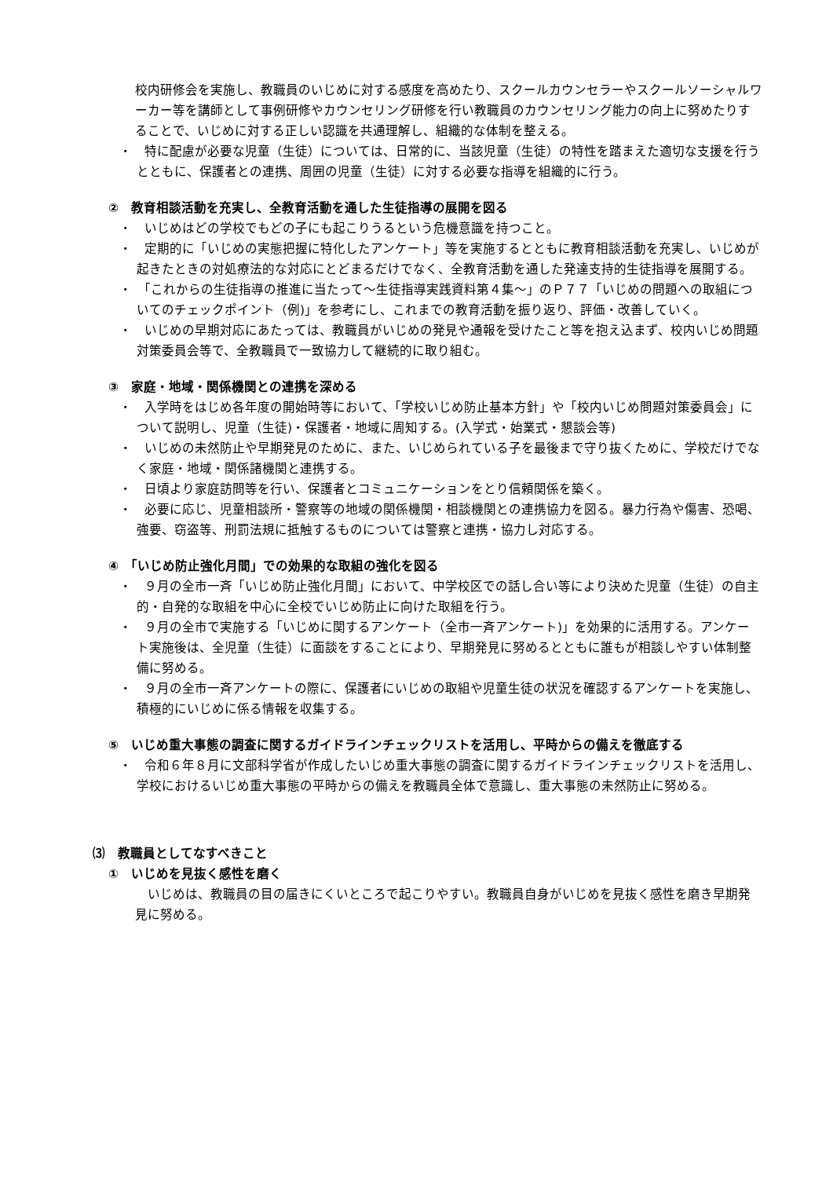校内研修会を実施し、教職員のいじめに対する感度を高めたり、スクールカウンセラーやスクールソーシャルワーカー等を講師として事例研修やカウンセリング研修を行い教職員のカウンセリング能力の向上に努めたりすることで、いじめに対する正しい認識を共通理解し、組織的な体制を整える。
・　特に配慮が必要な児童（生徒）については、日常的に、当該児童（生徒）の特性を踏まえた適切な支援を行うとともに、保護者との連携、周囲の児童（生徒）に対する必要な指導を組織的に行う。
②　教育相談活動を充実し、全教育活動を通した生徒指導の展開を図る
・　いじめはどの学校でもどの子にも起こりうるという危機意識を持つこと。
・　定期的に「いじめの実態把握に特化したアンケート」等を実施するとともに教育相談活動を充実し、いじめが起きたときの対処療法的な対応にとどまるだけでなく、全教育活動を通した発達支持的生徒指導を展開する。
・　「これからの生徒指導の推進に当たって～生徒指導実践資料第４集～」のＰ７７「いじめの問題への取組についてのチェックポイント（例)」を参考にし、これまでの教育活動を振り返り、評価・改善していく。
・　いじめの早期対応にあたっては、教職員がいじめの発見や通報を受けたこと等を抱え込まず、校内いじめ問題対策委員会等で、全教職員で一致協力して継続的に取り組む。
③　家庭・地域・関係機関との連携を深める
・　入学時をはじめ各年度の開始時等において、「学校いじめ防止基本方針」や「校内いじめ問題対策委員会」について説明し、児童（生徒)・保護者・地域に周知する。(入学式・始業式・懇談会等)
・　いじめの未然防止や早期発見のために、また、いじめられている子を最後まで守り抜くために、学校だけでなく家庭・地域・関係諸機関と連携する。
・　日頃より家庭訪問等を行い、保護者とコミュニケーションをとり信頼関係を築く。
・　必要に応じ、児童相談所・警察等の地域の関係機関・相談機関との連携協力を図る。暴力行為や傷害、恐喝、強要、窃盗等、刑罰法規に抵触するものについては警察と連携・協力し対応する。
④　「いじめ防止強化月間」での効果的な取組の強化を図る
・　９月の全市一斉「いじめ防止強化月間」において、中学校区での話し合い等により決めた児童（生徒）の自主的・自発的な取組を中心に全校でいじめ防止に向けた取組を行う。
・　９月の全市で実施する「いじめに関するアンケート（全市一斉アンケート)」を効果的に活用する。アンケート実施後は、全児童（生徒）に面談をすることにより、早期発見に努めるとともに誰もが相談しやすい体制整備に努める。
・　９月の全市一斉アンケートの際に、保護者にいじめの取組や児童生徒の状況を確認するアンケートを実施し、積極的にいじめに係る情報を収集する。
⑤　いじめ重大事態の調査に関するガイドラインチェックリストを活用し、平時からの備えを徹底する
・　令和６年８月に文部科学省が作成したいじめ重大事態の調査に関するガイドラインチェックリストを活用し、学校におけるいじめ重大事態の平時からの備えを教職員全体で意識し、重大事態の未然防止に努める。
⑶　教職員としてなすべきこと
①　いじめを見抜く感性を磨く
いじめは、教職員の目の届きにくいところで起こりやすい。教職員自身がいじめを見抜く感性を磨き早期発見に努める。